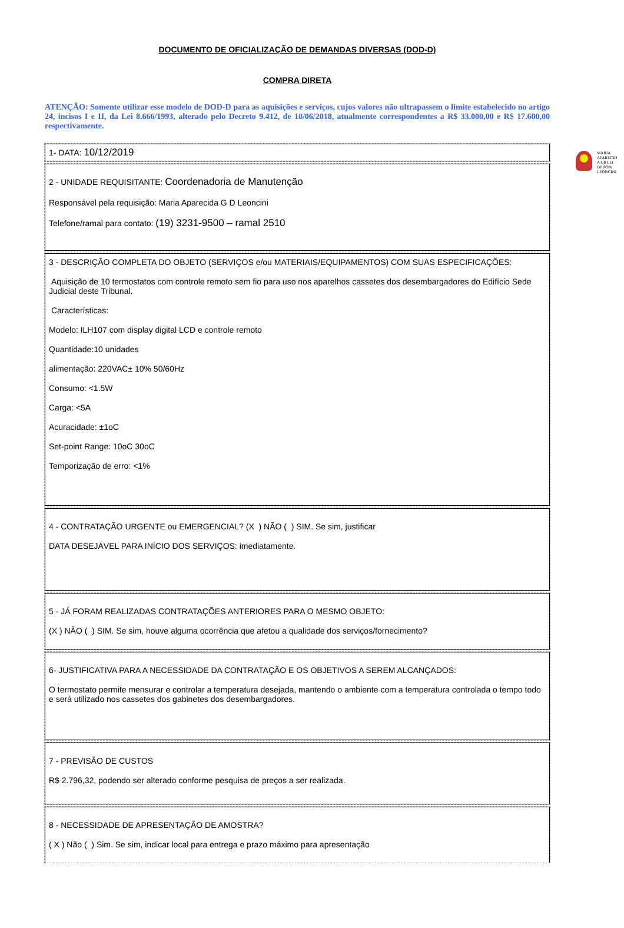DOCUMENTO DE OFICIALIZAÇÃO DE DEMANDAS DIVERSAS (DOD-D)
COMPRA DIRETA
ATENÇÃO: Somente utilizar esse modelo de DOD-D para as aquisições e serviços, cujos valores não ultrapassem o limite estabelecido no artigo 24, incisos I e II, da Lei 8.666/1993, alterado pelo Decreto 9.412, de 18/06/2018, atualmente correspondentes a R$ 33.000,00 e R$ 17.600,00 respectivamente.
| 1- DATA: 10/12/2019 |
| 2 - UNIDADE REQUISITANTE: Coordenadoria de Manutenção Responsável pela requisição: Maria Aparecida G D Leoncini Telefone/ramal para contato: (19) 3231-9500 – ramal 2510 |
| 3 - DESCRIÇÃO COMPLETA DO OBJETO (SERVIÇOS e/ou MATERIAIS/EQUIPAMENTOS) COM SUAS ESPECIFICAÇÕES: Aquisição de 10 termostatos com controle remoto sem fio para uso nos aparelhos cassetes dos desembargadores do Edifício Sede Judicial deste Tribunal. Características: Modelo: ILH107 com display digital LCD e controle remoto Quantidade:10 unidades alimentação: 220VAC± 10% 50/60Hz Consumo: <1.5W Carga: <5A Acuracidade: ±1oC Set-point Range: 10oC 30oC Temporização de erro: <1% |
| 4 - CONTRATAÇÃO URGENTE ou EMERGENCIAL? (X ) NÃO ( ) SIM. Se sim, justificar DATA DESEJÁVEL PARA INÍCIO DOS SERVIÇOS: imediatamente. |
| 5 - JÁ FORAM REALIZADAS CONTRATAÇÕES ANTERIORES PARA O MESMO OBJETO: (X ) NÃO ( ) SIM. Se sim, houve alguma ocorrência que afetou a qualidade dos serviços/fornecimento? |
| 6- JUSTIFICATIVA PARA A NECESSIDADE DA CONTRATAÇÃO E OS OBJETIVOS A SEREM ALCANÇADOS: O termostato permite mensurar e controlar a temperatura desejada, mantendo o ambiente com a temperatura controlada o tempo todo e será utilizado nos cassetes dos gabinetes dos desembargadores. |
| 7 - PREVISÃO DE CUSTOS R$ 2.796,32, podendo ser alterado conforme pesquisa de preços a ser realizada. |
| 8 - NECESSIDADE DE APRESENTAÇÃO DE AMOSTRA? ( X ) Não ( ) Sim. Se sim, indicar local para entrega e prazo máximo para apresentação |
MARIA
APARECID
A GRULI
DEBONI
LEONCINI